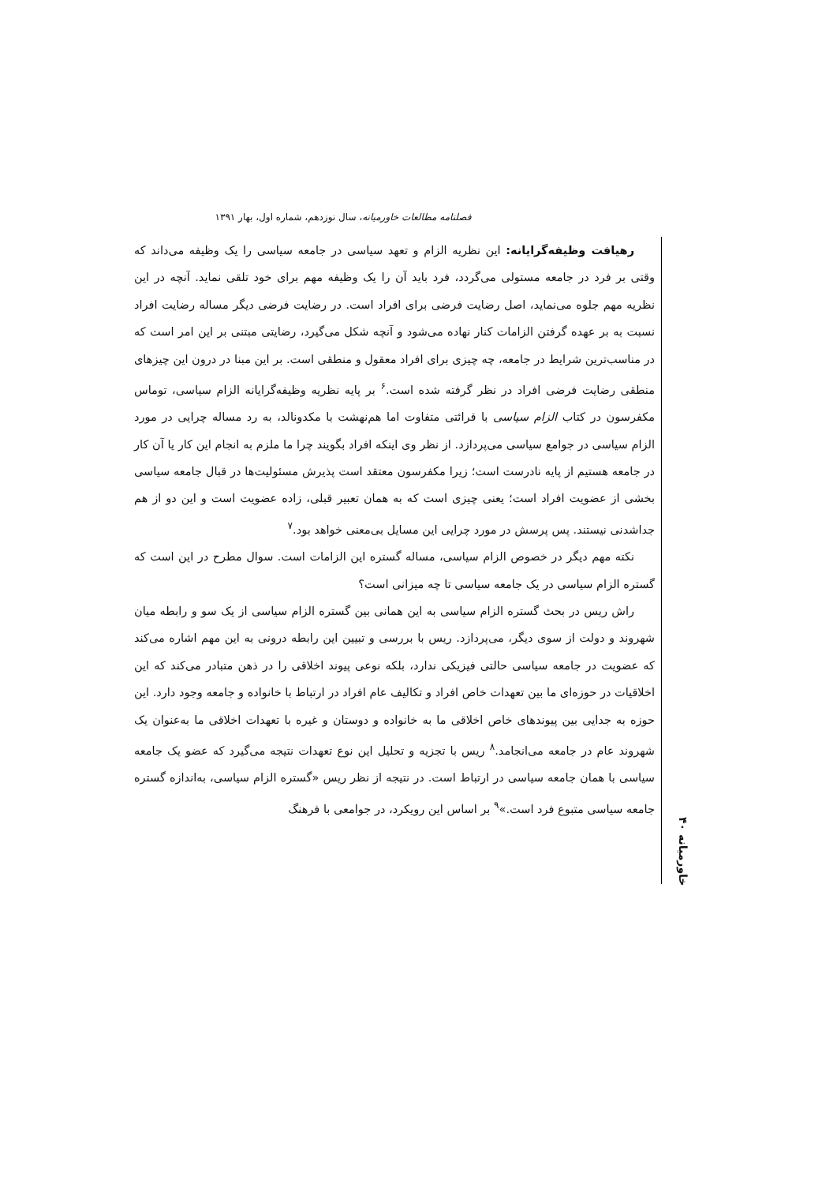فصلنامه مطالعات خاورمیانه، سال نوزدهم، شماره اول، بهار ۱۳۹۱
رهیافت وظیفه‌گرایانه: این نظریه الزام و تعهد سیاسی در جامعه سیاسی را یک وظیفه می‌داند که وقتی بر فرد در جامعه مستولی می‌گردد، فرد باید آن را یک وظیفه مهم برای خود تلقی نماید. آنچه در این نظریه مهم جلوه می‌نماید، اصل رضایت فرضی برای افراد است. در رضایت فرضی دیگر مساله رضایت افراد نسبت به بر عهده گرفتن الزامات کنار نهاده می‌شود و آنچه شکل می‌گیرد، رضایتی مبتنی بر این امر است که در مناسب‌ترین شرایط در جامعه، چه چیزی برای افراد معقول و منطقی است. بر این مبنا در درون این چیزهای منطقی رضایت فرضی افراد در نظر گرفته شده است.<sup>۶</sup> بر پایه نظریه وظیفه‌گرایانه الزام سیاسی، توماس مکفرسون در کتاب الزام سیاسی با قرائتی متفاوت اما هم‌نهشت با مکدونالد، به رد مساله چرایی در مورد الزام سیاسی در جوامع سیاسی می‌پردازد. از نظر وی اینکه افراد بگویند چرا ما ملزم به انجام این کار یا آن کار در جامعه هستیم از پایه نادرست است؛ زیرا مکفرسون معتقد است پذیرش مسئولیت‌ها در قبال جامعه سیاسی بخشی از عضویت افراد است؛ یعنی چیزی است که به همان تعبیر قبلی، زاده عضویت است و این دو از هم جداشدنی نیستند. پس پرسش در مورد چرایی این مسایل بی‌معنی خواهد بود.<sup>۷</sup>
نکته مهم دیگر در خصوص الزام سیاسی، مساله گستره این الزامات است. سوال مطرح در این است که گستره الزام سیاسی در یک جامعه سیاسی تا چه میزانی است؟
راش ریس در بحث گستره الزام سیاسی به این همانی بین گستره الزام سیاسی از یک سو و رابطه میان شهروند و دولت از سوی دیگر، می‌پردازد. ریس با بررسی و تبیین این رابطه درونی به این مهم اشاره می‌کند که عضویت در جامعه سیاسی حالتی فیزیکی ندارد، بلکه نوعی پیوند اخلاقی را در ذهن متبادر می‌کند که این اخلاقیات در حوزه‌ای ما بین تعهدات خاص افراد و تکالیف عام افراد در ارتباط با خانواده و جامعه وجود دارد. این حوزه به جدایی بین پیوندهای خاص اخلاقی ما به خانواده و دوستان و غیره با تعهدات اخلاقی ما به‌عنوان یک شهروند عام در جامعه می‌انجامد.<sup>۸</sup> ریس با تجزیه و تحلیل این نوع تعهدات نتیجه می‌گیرد که عضو یک جامعه سیاسی با همان جامعه سیاسی در ارتباط است. در نتیجه از نظر ریس «گستره الزام سیاسی، به‌اندازه گستره جامعه سیاسی متبوع فرد است.»<sup>۹</sup> بر اساس این رویکرد، در جوامعی با فرهنگ
خاورمیانه ۴۰